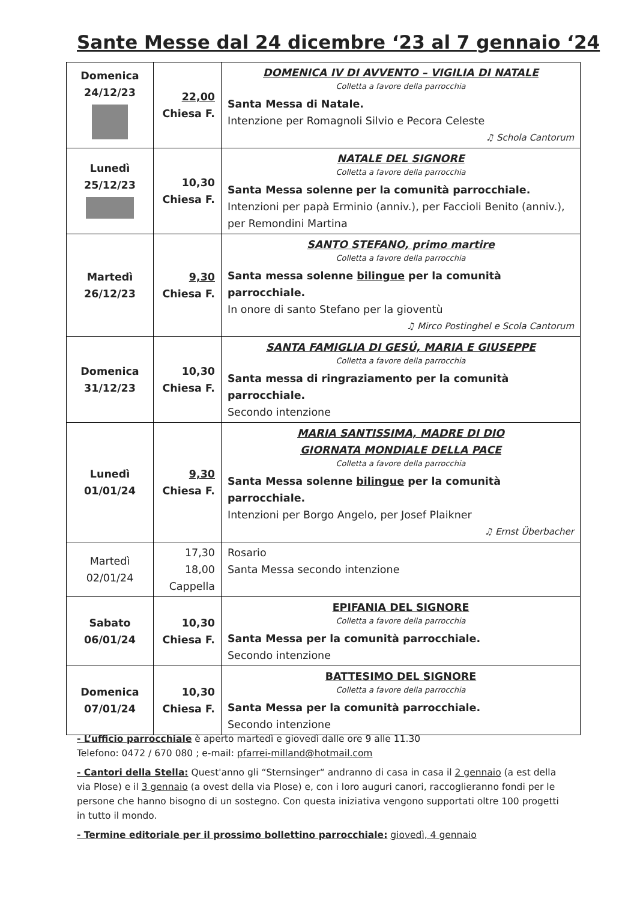Sante Messe dal 24 dicembre ‘23 al 7 gennaio ‘24
| Domenica 24/12/23 | 22,00 Chiesa F. | DOMENICA IV DI AVVENTO – VIGILIA DI NATALE Colletta a favore della parrocchia Santa Messa di Natale. Intenzione per Romagnoli Silvio e Pecora Celeste ♫ Schola Cantorum |
| Lunedì 25/12/23 | 10,30 Chiesa F. | NATALE DEL SIGNORE Colletta a favore della parrocchia Santa Messa solenne per la comunità parrocchiale. Intenzioni per papà Erminio (anniv.), per Faccioli Benito (anniv.), per Remondini Martina |
| Martedì 26/12/23 | 9,30 Chiesa F. | SANTO STEFANO, primo martire Colletta a favore della parrocchia Santa messa solenne bilingue per la comunità parrocchiale. In onore di santo Stefano per la gioventù ♫ Mirco Postinghel e Scola Cantorum |
| Domenica 31/12/23 | 10,30 Chiesa F. | SANTA FAMIGLIA DI GESÚ, MARIA E GIUSEPPE Colletta a favore della parrocchia Santa messa di ringraziamento per la comunità parrocchiale. Secondo intenzione |
| Lunedì 01/01/24 | 9,30 Chiesa F. | MARIA SANTISSIMA, MADRE DI DIO GIORNATA MONDIALE DELLA PACE Colletta a favore della parrocchia Santa Messa solenne bilingue per la comunità parrocchiale. Intenzioni per Borgo Angelo, per Josef Plaikner ♫ Ernst Überbacher |
| Martedì 02/01/24 | 17,30 18,00 Cappella | Rosario Santa Messa secondo intenzione |
| Sabato 06/01/24 | 10,30 Chiesa F. | EPIFANIA DEL SIGNORE Colletta a favore della parrocchia Santa Messa per la comunità parrocchiale. Secondo intenzione |
| Domenica 07/01/24 | 10,30 Chiesa F. | BATTESIMO DEL SIGNORE Colletta a favore della parrocchia Santa Messa per la comunità parrocchiale. Secondo intenzione |
- L’ufficio parrocchiale è aperto martedì e giovedì dalle ore 9 alle 11.30
Telefono: 0472 / 670 080 ; e-mail: pfarrei-milland@hotmail.com
- Cantori della Stella: Quest'anno gli “Sternsinger“ andranno di casa in casa il 2 gennaio (a est della via Plose) e il 3 gennaio (a ovest della via Plose) e, con i loro auguri canori, raccoglieranno fondi per le persone che hanno bisogno di un sostegno. Con questa iniziativa vengono supportati oltre 100 progetti in tutto il mondo.
- Termine editoriale per il prossimo bollettino parrocchiale: giovedì, 4 gennaio